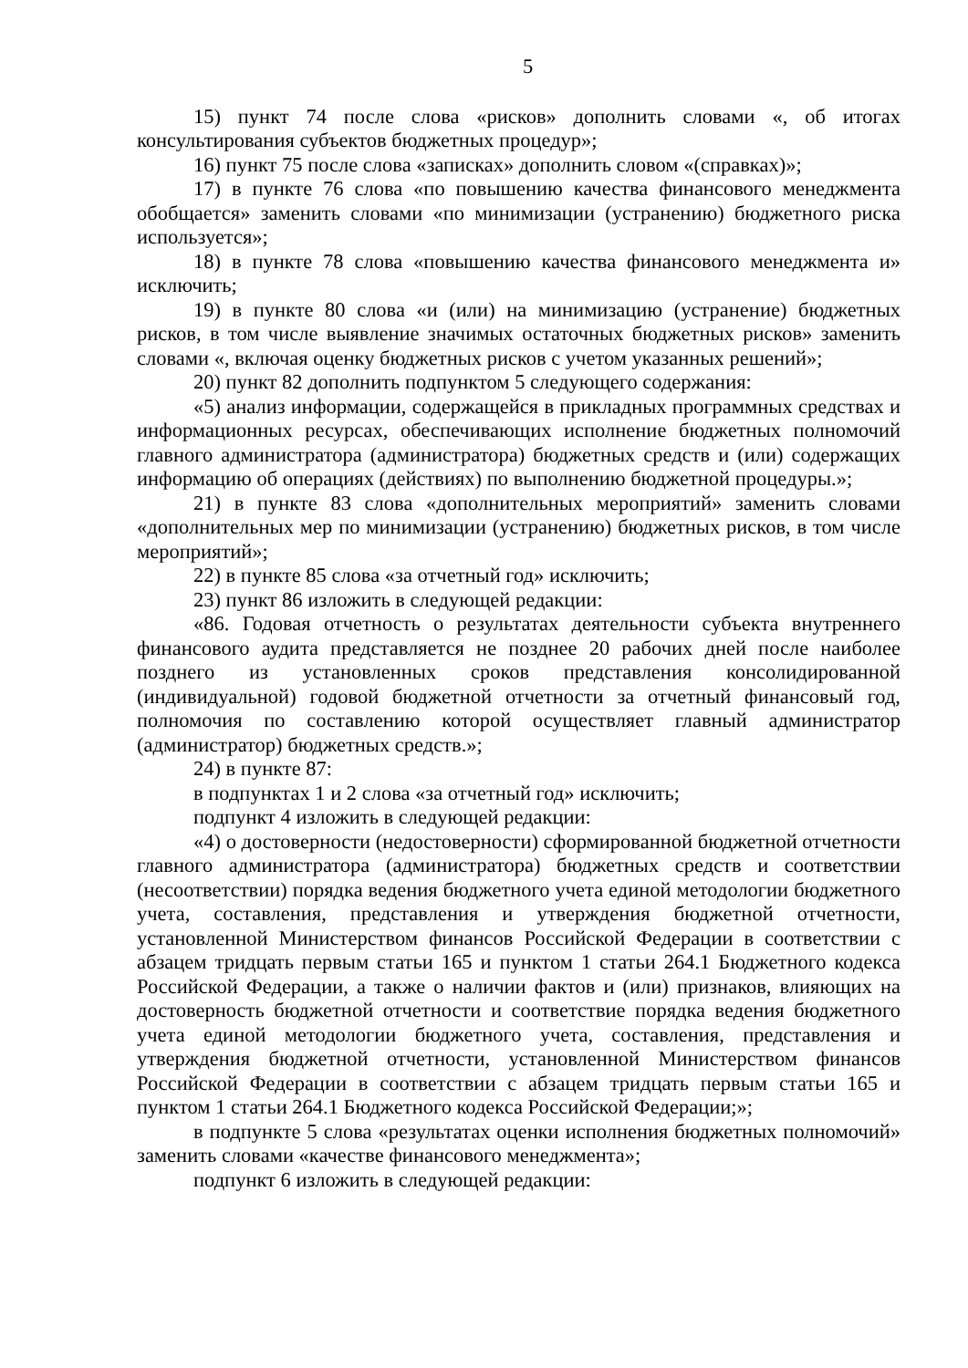5
15) пункт 74 после слова «рисков» дополнить словами «, об итогах консультирования субъектов бюджетных процедур»;
16) пункт 75 после слова «записках» дополнить словом «(справках)»;
17) в пункте 76 слова «по повышению качества финансового менеджмента обобщается» заменить словами «по минимизации (устранению) бюджетного риска используется»;
18) в пункте 78 слова «повышению качества финансового менеджмента и» исключить;
19) в пункте 80 слова «и (или) на минимизацию (устранение) бюджетных рисков, в том числе выявление значимых остаточных бюджетных рисков» заменить словами «, включая оценку бюджетных рисков с учетом указанных решений»;
20) пункт 82 дополнить подпунктом 5 следующего содержания:
«5) анализ информации, содержащейся в прикладных программных средствах и информационных ресурсах, обеспечивающих исполнение бюджетных полномочий главного администратора (администратора) бюджетных средств и (или) содержащих информацию об операциях (действиях) по выполнению бюджетной процедуры.»;
21) в пункте 83 слова «дополнительных мероприятий» заменить словами «дополнительных мер по минимизации (устранению) бюджетных рисков, в том числе мероприятий»;
22) в пункте 85 слова «за отчетный год» исключить;
23) пункт 86 изложить в следующей редакции:
«86. Годовая отчетность о результатах деятельности субъекта внутреннего финансового аудита представляется не позднее 20 рабочих дней после наиболее позднего из установленных сроков представления консолидированной (индивидуальной) годовой бюджетной отчетности за отчетный финансовый год, полномочия по составлению которой осуществляет главный администратор (администратор) бюджетных средств.»;
24) в пункте 87:
в подпунктах 1 и 2 слова «за отчетный год» исключить;
подпункт 4 изложить в следующей редакции:
«4) о достоверности (недостоверности) сформированной бюджетной отчетности главного администратора (администратора) бюджетных средств и соответствии (несоответствии) порядка ведения бюджетного учета единой методологии бюджетного учета, составления, представления и утверждения бюджетной отчетности, установленной Министерством финансов Российской Федерации в соответствии с абзацем тридцать первым статьи 165 и пунктом 1 статьи 264.1 Бюджетного кодекса Российской Федерации, а также о наличии фактов и (или) признаков, влияющих на достоверность бюджетной отчетности и соответствие порядка ведения бюджетного учета единой методологии бюджетного учета, составления, представления и утверждения бюджетной отчетности, установленной Министерством финансов Российской Федерации в соответствии с абзацем тридцать первым статьи 165 и пунктом 1 статьи 264.1 Бюджетного кодекса Российской Федерации;»;
в подпункте 5 слова «результатах оценки исполнения бюджетных полномочий» заменить словами «качестве финансового менеджмента»;
подпункт 6 изложить в следующей редакции: